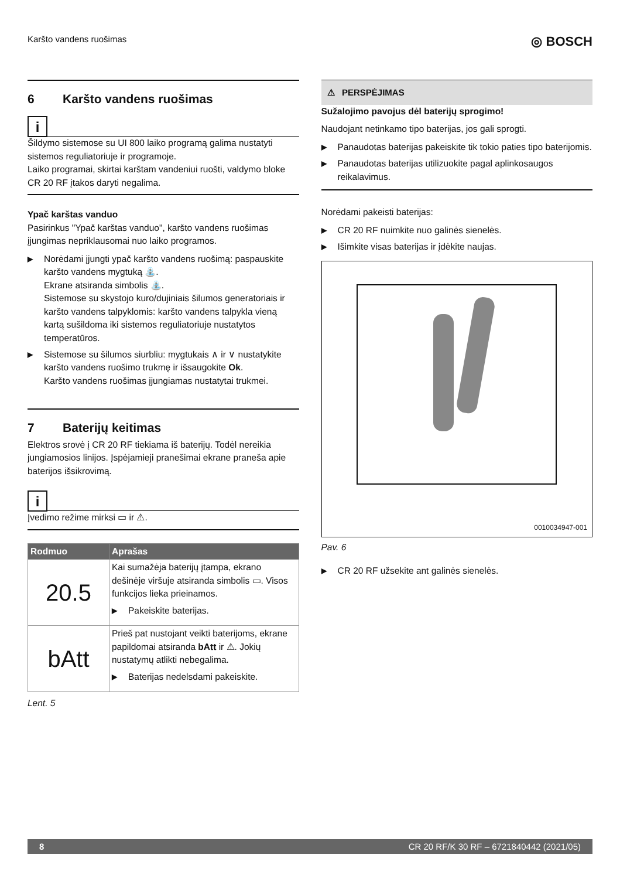Karšto vandens ruošimas ◎ BOSCH
6 Karšto vandens ruošimas
i
Šildymo sistemose su UI 800 laiko programą galima nustatyti sistemos reguliatoriuje ir programoje.
Laiko programai, skirtai karštam vandeniui ruošti, valdymo bloke CR 20 RF įtakos daryti negalima.
Ypač karštas vanduo
Pasirinkus "Ypač karštas vanduo", karšto vandens ruošimas įjungimas nepriklausomai nuo laiko programos.
▶ Norėdami įjungti ypač karšto vandens ruošimą: paspauskite karšto vandens mygtuką ⛲.
Ekrane atsiranda simbolis ⛲.
Sistemose su skystojo kuro/dujiniais šilumos generatoriais ir karšto vandens talpyklomis: karšto vandens talpykla vieną kartą sušildoma iki sistemos reguliatoriuje nustatytos temperatūros.
▶ Sistemose su šilumos siurbliu: mygtukais ∧ ir ∨ nustatykite karšto vandens ruošimo trukmę ir išsaugokite Ok.
Karšto vandens ruošimas įjungiamas nustatytai trukmei.
7 Baterijų keitimas
Elektros srovė į CR 20 RF tiekiama iš baterijų. Todėl nereikia jungiamosios linijos. Įspėjamieji pranešimai ekrane praneša apie baterijos išsikrovimą.
i
Įvedimo režime mirksi ▭ ir ⚠.
| Rodmuo | Aprašas |
| --- | --- |
| 20.5 | Kai sumažėja baterijų įtampa, ekrano dešinėje viršuje atsiranda simbolis ▭. Visos funkcijos lieka prieinamos. ▶ Pakeiskite baterijas. |
| bAtt | Prieš pat nustojant veikti baterijoms, ekrane papildomai atsiranda bAtt ir ⚠. Jokių nustatymų atlikti nebegalima. ▶ Baterijas nedelsdami pakeiskite. |
Lent. 5
⚠ PERSPĖJIMAS
Sužalojimo pavojus dėl baterijų sprogimo!
Naudojant netinkamo tipo baterijas, jos gali sprogti.
▶ Panaudotas baterijas pakeiskite tik tokio paties tipo baterijomis.
▶ Panaudotas baterijas utilizuokite pagal aplinkosaugos reikalavimus.
Norėdami pakeisti baterijas:
▶ CR 20 RF nuimkite nuo galinės sienelės.
▶ Išimkite visas baterijas ir įdėkite naujas.
0010034947-001
Pav. 6
▶ CR 20 RF užsekite ant galinės sienelės.
8 CR 20 RF/K 30 RF – 6721840442 (2021/05)